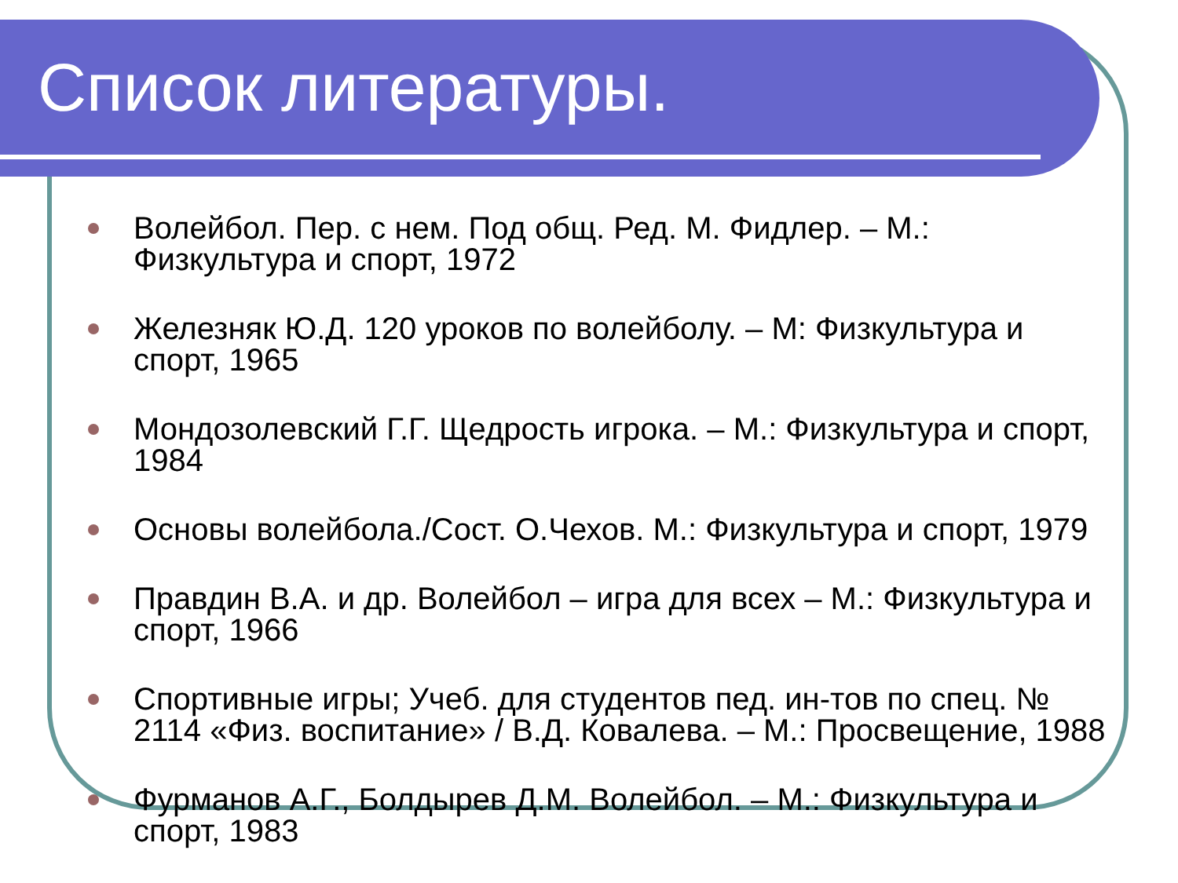Список литературы.
Волейбол. Пер. с нем. Под общ. Ред. М. Фидлер. – М.: Физкультура и спорт, 1972
Железняк Ю.Д. 120 уроков по волейболу. – М: Физкультура и спорт, 1965
Мондозолевский Г.Г. Щедрость игрока. – М.: Физкультура и спорт, 1984
Основы волейбола./Сост. О.Чехов. М.: Физкультура и спорт, 1979
Правдин В.А. и др. Волейбол – игра для всех – М.: Физкультура и спорт, 1966
Спортивные игры; Учеб. для студентов пед. ин-тов по спец. № 2114 «Физ. воспитание» / В.Д. Ковалева. – М.: Просвещение, 1988
Фурманов А.Г., Болдырев Д.М. Волейбол. – М.: Физкультура и спорт, 1983